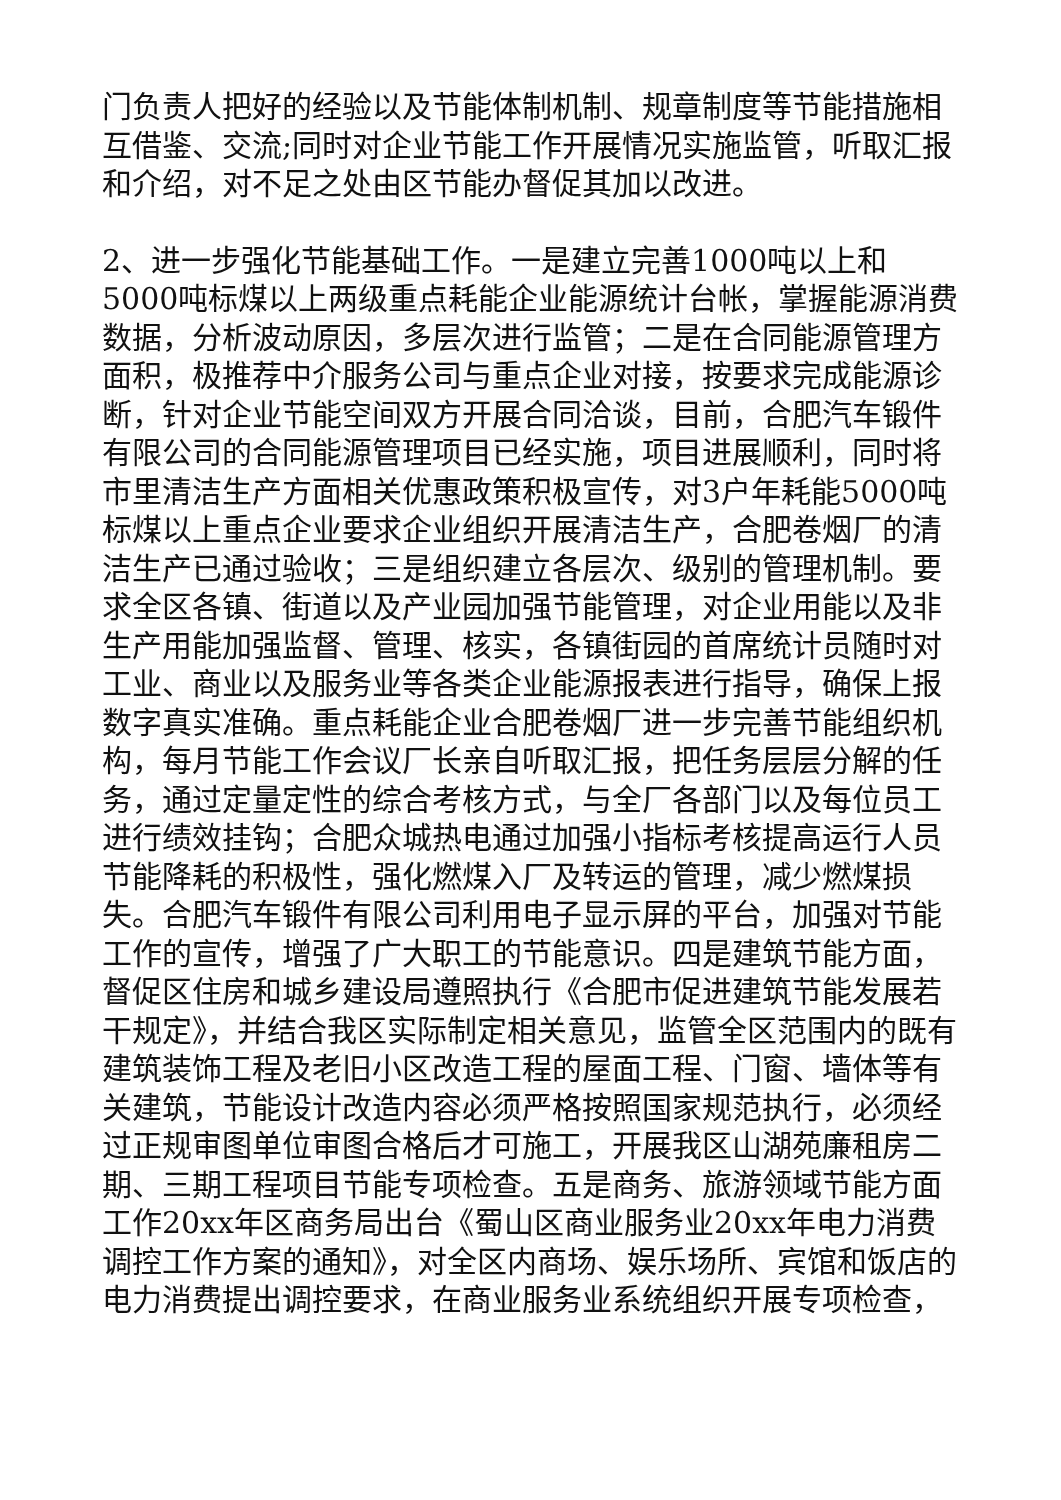门负责人把好的经验以及节能体制机制、规章制度等节能措施相互借鉴、交流;同时对企业节能工作开展情况实施监管，听取汇报和介绍，对不足之处由区节能办督促其加以改进。
2、进一步强化节能基础工作。一是建立完善1000吨以上和5000吨标煤以上两级重点耗能企业能源统计台帐，掌握能源消费数据，分析波动原因，多层次进行监管；二是在合同能源管理方面积，极推荐中介服务公司与重点企业对接，按要求完成能源诊断，针对企业节能空间双方开展合同洽谈，目前，合肥汽车锻件有限公司的合同能源管理项目已经实施，项目进展顺利，同时将市里清洁生产方面相关优惠政策积极宣传，对3户年耗能5000吨标煤以上重点企业要求企业组织开展清洁生产，合肥卷烟厂的清洁生产已通过验收；三是组织建立各层次、级别的管理机制。要求全区各镇、街道以及产业园加强节能管理，对企业用能以及非生产用能加强监督、管理、核实，各镇街园的首席统计员随时对工业、商业以及服务业等各类企业能源报表进行指导，确保上报数字真实准确。重点耗能企业合肥卷烟厂进一步完善节能组织机构，每月节能工作会议厂长亲自听取汇报，把任务层层分解的任务，通过定量定性的综合考核方式，与全厂各部门以及每位员工进行绩效挂钩；合肥众城热电通过加强小指标考核提高运行人员节能降耗的积极性，强化燃煤入厂及转运的管理，减少燃煤损失。合肥汽车锻件有限公司利用电子显示屏的平台，加强对节能工作的宣传，增强了广大职工的节能意识。四是建筑节能方面，督促区住房和城乡建设局遵照执行《合肥市促进建筑节能发展若干规定》，并结合我区实际制定相关意见，监管全区范围内的既有建筑装饰工程及老旧小区改造工程的屋面工程、门窗、墙体等有关建筑，节能设计改造内容必须严格按照国家规范执行，必须经过正规审图单位审图合格后才可施工，开展我区山湖苑廉租房二期、三期工程项目节能专项检查。五是商务、旅游领域节能方面工作20xx年区商务局出台《蜀山区商业服务业20xx年电力消费调控工作方案的通知》，对全区内商场、娱乐场所、宾馆和饭店的电力消费提出调控要求，在商业服务业系统组织开展专项检查，